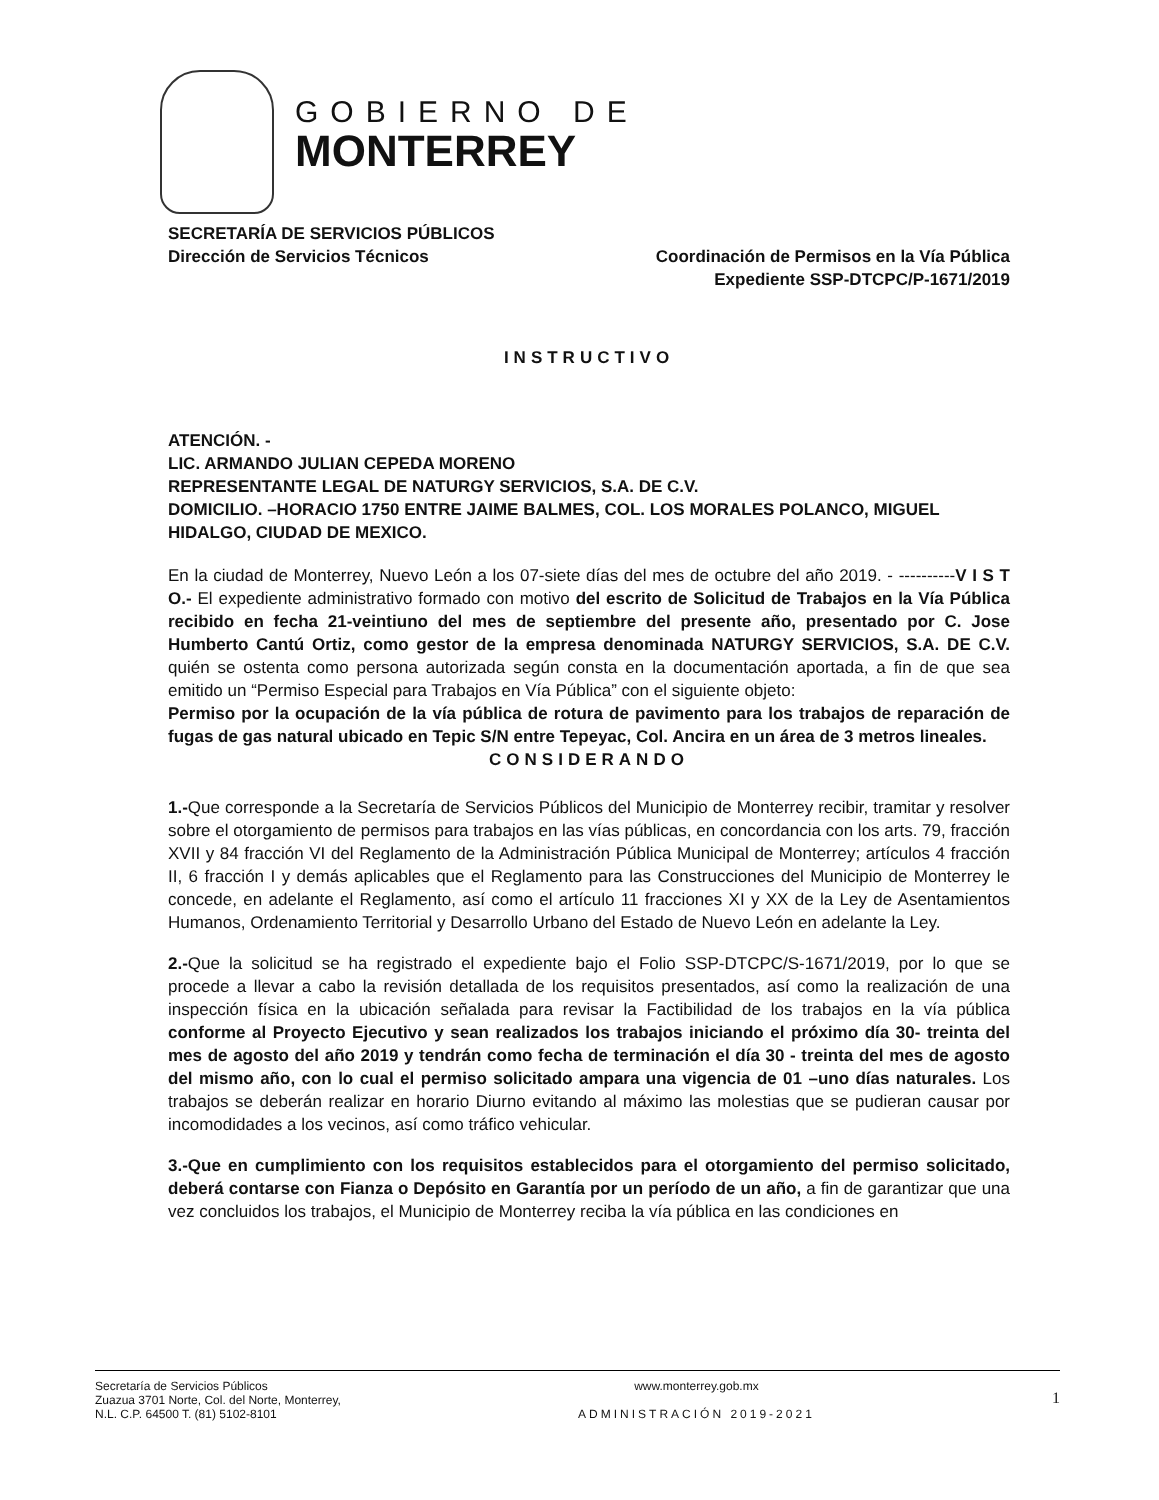GOBIERNO DE
MONTERREY
SECRETARÍA DE SERVICIOS PÚBLICOS
Dirección de Servicios Técnicos Coordinación de Permisos en la Vía Pública
Expediente SSP-DTCPC/P-1671/2019
INSTRUCTIVO
ATENCIÓN. -
LIC. ARMANDO JULIAN CEPEDA MORENO
REPRESENTANTE LEGAL DE NATURGY SERVICIOS, S.A. DE C.V.
DOMICILIO. –HORACIO 1750 ENTRE JAIME BALMES, COL. LOS MORALES POLANCO, MIGUEL HIDALGO, CIUDAD DE MEXICO.
En la ciudad de Monterrey, Nuevo León a los 07-siete días del mes de octubre del año 2019. - ----------V I S T O.- El expediente administrativo formado con motivo del escrito de Solicitud de Trabajos en la Vía Pública recibido en fecha 21-veintiuno del mes de septiembre del presente año, presentado por C. Jose Humberto Cantú Ortiz, como gestor de la empresa denominada NATURGY SERVICIOS, S.A. DE C.V. quién se ostenta como persona autorizada según consta en la documentación aportada, a fin de que sea emitido un “Permiso Especial para Trabajos en Vía Pública” con el siguiente objeto:
Permiso por la ocupación de la vía pública de rotura de pavimento para los trabajos de reparación de fugas de gas natural ubicado en Tepic S/N entre Tepeyac, Col. Ancira en un área de 3 metros lineales.
CONSIDERANDO
1.-Que corresponde a la Secretaría de Servicios Públicos del Municipio de Monterrey recibir, tramitar y resolver sobre el otorgamiento de permisos para trabajos en las vías públicas, en concordancia con los arts. 79, fracción XVII y 84 fracción VI del Reglamento de la Administración Pública Municipal de Monterrey; artículos 4 fracción II, 6 fracción I y demás aplicables que el Reglamento para las Construcciones del Municipio de Monterrey le concede, en adelante el Reglamento, así como el artículo 11 fracciones XI y XX de la Ley de Asentamientos Humanos, Ordenamiento Territorial y Desarrollo Urbano del Estado de Nuevo León en adelante la Ley.
2.-Que la solicitud se ha registrado el expediente bajo el Folio SSP-DTCPC/S-1671/2019, por lo que se procede a llevar a cabo la revisión detallada de los requisitos presentados, así como la realización de una inspección física en la ubicación señalada para revisar la Factibilidad de los trabajos en la vía pública conforme al Proyecto Ejecutivo y sean realizados los trabajos iniciando el próximo día 30- treinta del mes de agosto del año 2019 y tendrán como fecha de terminación el día 30 - treinta del mes de agosto del mismo año, con lo cual el permiso solicitado ampara una vigencia de 01 –uno días naturales. Los trabajos se deberán realizar en horario Diurno evitando al máximo las molestias que se pudieran causar por incomodidades a los vecinos, así como tráfico vehicular.
3.-Que en cumplimiento con los requisitos establecidos para el otorgamiento del permiso solicitado, deberá contarse con Fianza o Depósito en Garantía por un período de un año, a fin de garantizar que una vez concluidos los trabajos, el Municipio de Monterrey reciba la vía pública en las condiciones en
Secretaría de Servicios Públicos
Zuazua 3701 Norte, Col. del Norte, Monterrey,
N.L. C.P. 64500 T. (81) 5102-8101
www.monterrey.gob.mx
ADMINISTRACIÓN 2019-2021
1